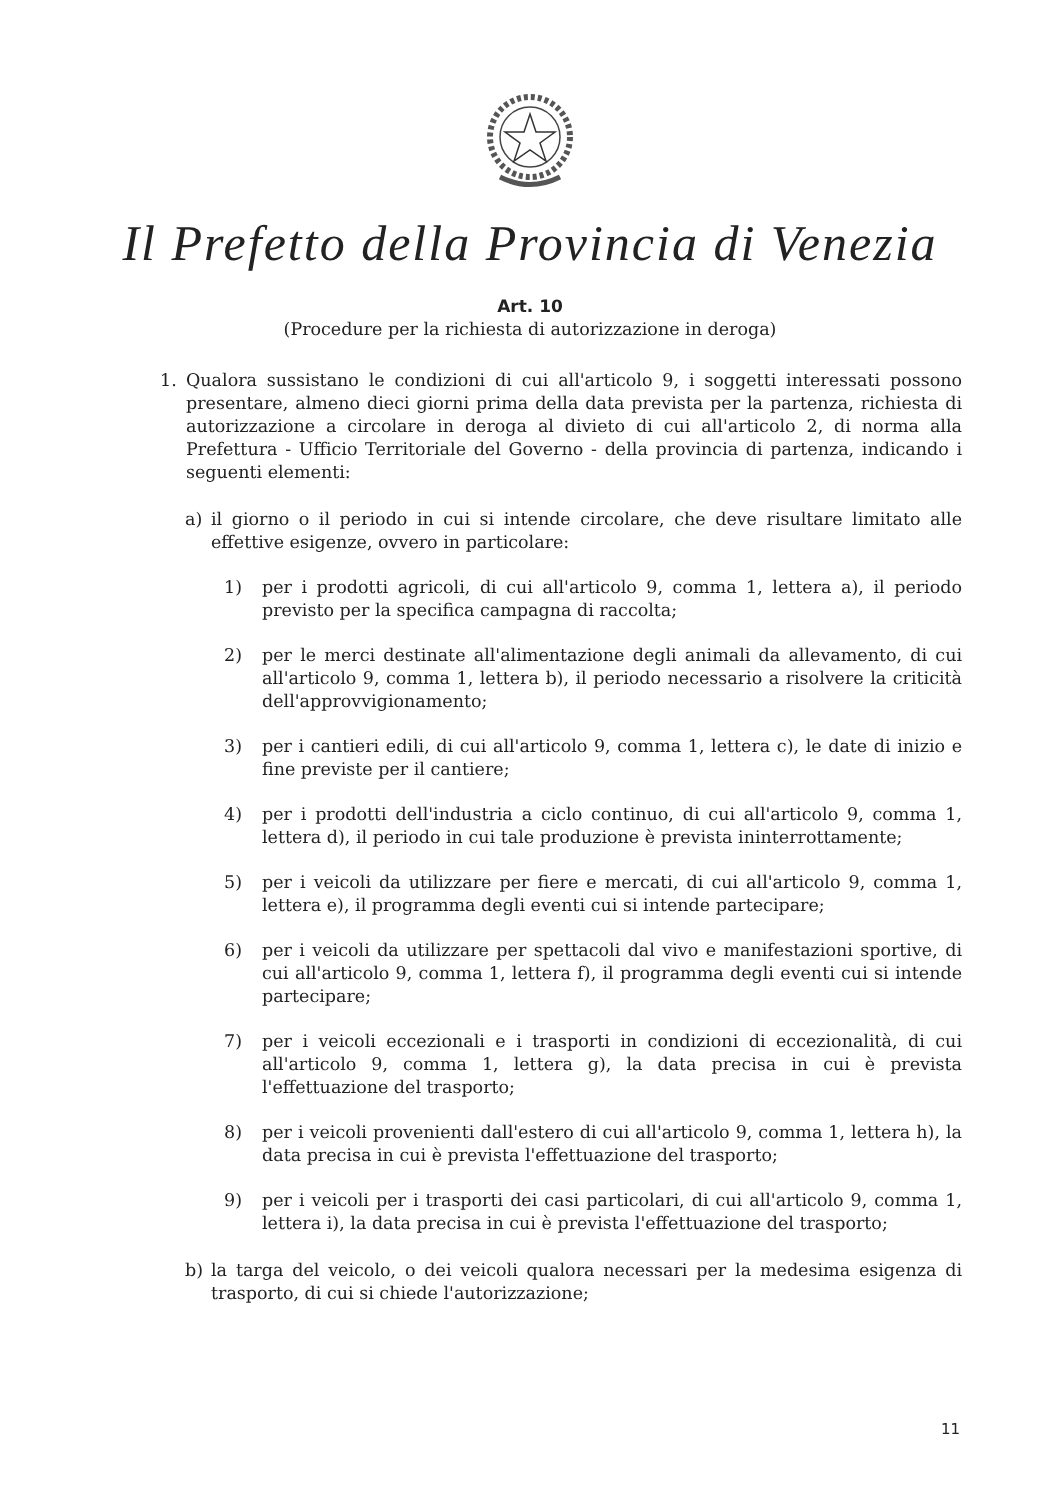Il Prefetto della Provincia di Venezia
Art. 10
(Procedure per la richiesta di autorizzazione in deroga)
1. Qualora sussistano le condizioni di cui all'articolo 9, i soggetti interessati possono presentare, almeno dieci giorni prima della data prevista per la partenza, richiesta di autorizzazione a circolare in deroga al divieto di cui all'articolo 2, di norma alla Prefettura - Ufficio Territoriale del Governo - della provincia di partenza, indicando i seguenti elementi:
a) il giorno o il periodo in cui si intende circolare, che deve risultare limitato alle effettive esigenze, ovvero in particolare:
1) per i prodotti agricoli, di cui all'articolo 9, comma 1, lettera a), il periodo previsto per la specifica campagna di raccolta;
2) per le merci destinate all'alimentazione degli animali da allevamento, di cui all'articolo 9, comma 1, lettera b), il periodo necessario a risolvere la criticità dell'approvvigionamento;
3) per i cantieri edili, di cui all'articolo 9, comma 1, lettera c), le date di inizio e fine previste per il cantiere;
4) per i prodotti dell'industria a ciclo continuo, di cui all'articolo 9, comma 1, lettera d), il periodo in cui tale produzione è prevista ininterrottamente;
5) per i veicoli da utilizzare per fiere e mercati, di cui all'articolo 9, comma 1, lettera e), il programma degli eventi cui si intende partecipare;
6) per i veicoli da utilizzare per spettacoli dal vivo e manifestazioni sportive, di cui all'articolo 9, comma 1, lettera f), il programma degli eventi cui si intende partecipare;
7) per i veicoli eccezionali e i trasporti in condizioni di eccezionalità, di cui all'articolo 9, comma 1, lettera g), la data precisa in cui è prevista l'effettuazione del trasporto;
8) per i veicoli provenienti dall'estero di cui all'articolo 9, comma 1, lettera h), la data precisa in cui è prevista l'effettuazione del trasporto;
9) per i veicoli per i trasporti dei casi particolari, di cui all'articolo 9, comma 1, lettera i), la data precisa in cui è prevista l'effettuazione del trasporto;
b) la targa del veicolo, o dei veicoli qualora necessari per la medesima esigenza di trasporto, di cui si chiede l'autorizzazione;
11